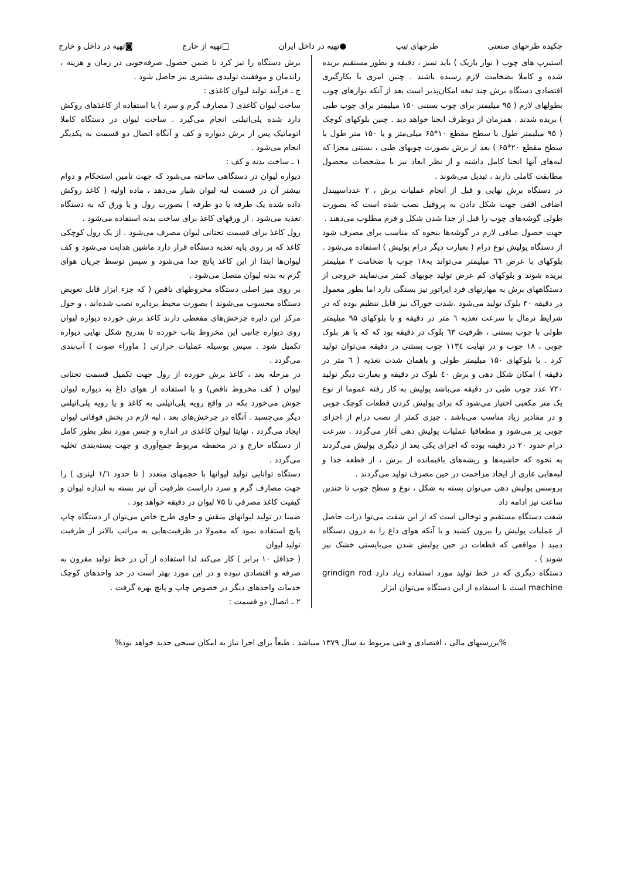چکیده طرحهای صنعتی طرحهای تیپ ●تهیه در داخل ایران □تهیه از خارج ◙تهیه در داخل و خارج
استیرپ های چوب ( نوار باریک ) باید تمیز ، دقیقه و بطور مستقیم بریده شده و کاملا بضخامت لازم رسیده باشند . چنین امری با بکارگیری اقتصادی دستگاه برش چند تیغه امکان‌پذیر است بعد از آنکه نوارهای چوب بطولهای لازم ( ۹۵ میلیمتر برای چوب بستنی ۱۵۰ میلیمتر برای چوب طبی ) بریده شدند . همزمان از دوطرف انحنا خواهد دید . چنین بلوکهای کوچک ( ۹۵ میلیمتر طول با سطح مقطع ۱۰*۶۵ میلی‌متر و یا ۱۵۰ متر طول با سطح مقطع ۲۰*۶۵ ) بعد از برش بصورت چوبهای طبی ، بستنی مجزا که لبه‌های آنها انحنا کامل داشته و از نظر ابعاد نیز با مشخصات محصول مطابقت کاملی دارند ، تبدیل می‌شوند .
در دستگاه برش نهایی و قبل از انجام عملیات برش ، ۲ عدداسپیندل اضافی افقی جهت شکل دادن به پروفیل نصب شده است که بصورت طولی گوشه‌های چوب را قبل از جدا شدن شکل و فرم مطلوب می‌دهند .
جهت حصول صافی لازم در گوشه‌ها بنحوه که مناسب برای مصرف شود از دستگاه پولیش نوع درام ( بعبارت دیگر درام پولیش ) استفاده می‌شود .
بلوکهای با عرض ٦٦ میلیمتر می‌تواند به۱۸ چوب با ضخامت ۲ میلیمتر بریده شوند و بلوکهای کم عرض تولید چوبهای کمتر می‌نمایند خروجی از دستگاههای برش به مهارتهای فرد اپراتور نیز بستگی دارد اما بطور معمول در دقیقه ۳۰ بلوک تولید می‌شود .شدت خوراک نیز قابل تنظیم بوده که در شرایط نرمال با سرعت تغذیه ٦ متر در دقیقه و یا بلوکهای ۹۵ میلیمتر طولی با چوب بستنی ، ظرفیت ٦۳ بلوک در دقیقه بود که که با هر بلوک چوبی ، ۱۸ چوب و در نهایت ۱۱۳٤ چوب بستنی در دقیقه می‌توان تولید کرد . با بلوکهای ۱۵۰ میلیمتر طولی و باهمان شدت تغذیه ( ٦ متر در دقیقه ) امکان شکل دهی و برش ٤۰ بلوک در دقیقه و بعبارت دیگر تولید ۷۲۰ عدد چوب طبی در دقیقه می‌باشد پولیش به کار رفته عموما از نوع یک متر مکعبی اختیار می‌شود که برای پولیش کردن قطعات کوچک چوبی و در مقادیر زیاد مناسب می‌باشد . چیزی کمتر از نصب درام از اجزای چوبی پر می‌شود و مطعاقبا عملیات پولیش دهی آغاز می‌گردد . سرعت درام حدود ۲۰ در دقیقه بوده که اجزای یکی بعد از دیگری پولیش می‌گردند به نحوه که حاشیه‌ها و ریشه‌های باقیمانده از برش ، از قطعه جدا و لبه‌هایی عاری از ایجاد مزاحمت در حین مصرف تولید می‌گردند .
پروسس پولیش دهی می‌توان بسته به شکل ، نوع و سطح چوب تا چندین ساعت نیز ادامه داد
شفت دستگاه مستقیم و توخالی است که از این شفت می‌توا ذرات حاصل از عملیات پولیش را بیرون کشید و یا آنکه هوای داغ را به درون دستگاه دمید ( مواقعی که قطعات در حین پولیش شدن می‌بایستی خشک نیز شوند ) .
دستگاه دیگری که در خط تولید مورد استفاده زیاد دارد grindign rod machine است با استفاده از این دستگاه می‌توان ابزار
برش دستگاه را تیز کرد تا ضمن حصول صرفه‌جویی در زمان و هزینه ، راندمان و موفقیت تولیدی بیشتری نیز حاصل شود .
ج ـ فرآیند تولید لیوان کاغذی :
ساخت لیوان کاغذی ( مصارف گرم و سرد ) با استفاده از کاغذهای روکش دارد شده پلی‌اتیلنی انجام می‌گیرد . ساخت لیوان در دستگاه کاملا اتوماتیک پس از برش دیواره و کف و آنگاه اتصال دو قسمت به یکدیگر انجام می‌شود .
۱ ـ ساخت بدنه و کف :
دیواره لیوان در دستگاهی ساخته می‌شود که جهت تامین استحکام و دوام بیشتر آن در قسمت لبه لیوان شیار می‌دهد ، ماده اولیه ( کاغذ روکش داده شده یک طرفه یا دو طرفه ) بصورت رول و یا ورق که به دستگاه تغذیه می‌شود . از ورقهای کاغذ برای ساخت بدنه استفاده می‌شود .
رول کاغذ برای قسمت تحتانی لیوان مصرف می‌شود . از یک رول کوچکی کاغذ که بر روی پایه تغذیه دستگاه قرار دارد ماشین هدایت می‌شود و کف لیوان‌ها ابتدا از این کاغذ پانچ جدا می‌شود و سپس توسط جریان هوای گرم به بدنه لیوان متصل می‌شود .
بر روی میز اصلی دستگاه مخروطهای ناقص ( که جزء ابزار قابل تعویض دستگاه محسوب می‌شوند ) بصورت محیط بردایره نصب شده‌اند ، و حول مرکز این دایره چرخش‌های مقعطی دارند کاغذ برش خورده دیواره لیوان روی دیواره جانبی این مخروط بتاب خورده تا بتدریج شکل نهایی دیواره تکمیل شود . سپس بوسیله عملیات حرارتی ( ماوراء صوت ) آب‌بندی می‌گردد .
در مرحله بعد ، کاغذ برش خورده از رول جهت تکمیل قسمت تحتانی لیوان ( کف مخروط ناقص) و با استفاده از هوای داغ به دیواره لیوان جوش می‌خورد بکه در واقع رویه پلی‌اتیلنی به کاغذ و یا رویه پلی‌اتیلنی دیگر می‌چسبد . آنگاه در چرخش‌های بعد ، لبه لازم در بخش فوقانی لیوان ایجاد می‌گردد ، نهایتا لیوان کاغذی در اندازه و جنس مورد نظر بطور کامل از دستگاه خارج و در محفظه مربوط جمع‌آوری و جهت بسته‌بندی تخلیه می‌گردد .
دستگاه توانایی تولید لیوانها با حجمهای متعدد ( تا حدود ۱/٦ لیتری ) را جهت مصارف گرم و سرد داراست ظرفیت آن نیز بسته به اندازه لیوان و کیفیت کاغذ مصرفی تا ۷۵ لیوان در دقیقه خواهد بود .
ضمنا در تولید لیوانهای منقش و حاوی طرح خاص می‌توان از دستگاه چاپ پانچ استفاده نمود که معمولا در ظرفیت‌هایی به مراتب بالاتر از ظرفیت تولید لیوان
( حداقل ۱۰ برابر ) کار می‌کند لذا استفاده از آن در خط تولید مقرون به صرفه و اقتصادی نبوده و در این مورد بهتر است در حد واحدهای کوچک خدمات واحدهای دیگر در خصوص چاپ و پانچ بهره گرفت .
۲ ـ اتصال دو قسمت :
%بررسیهای مالی ، اقتصادی و فنی مربوط به سال ۱۳۷۹ میباشد . طبعاً برای اجرا نیاز به امکان سنجی جدید خواهد بود%